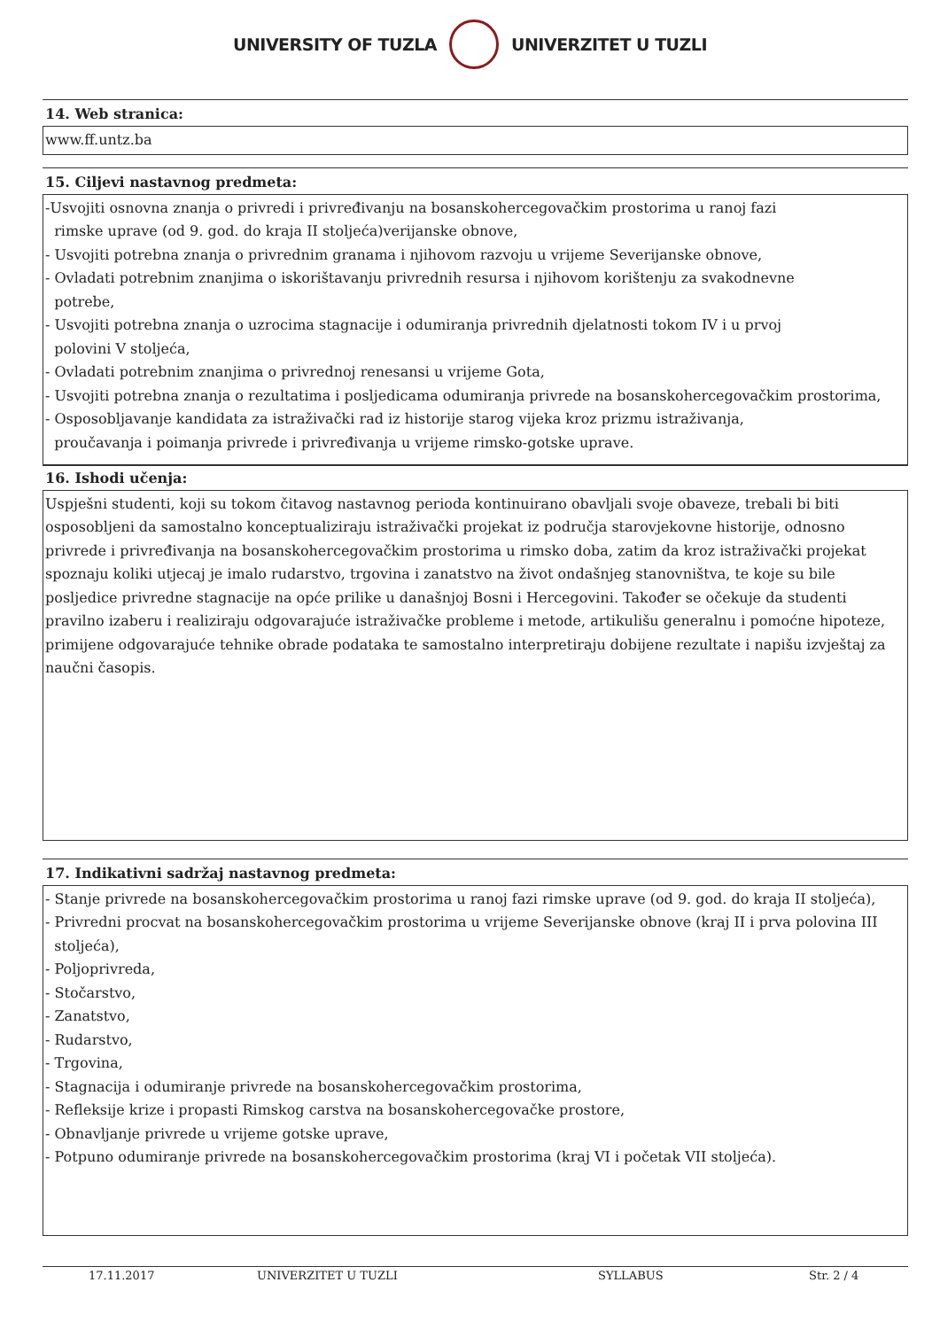UNIVERSITY OF TUZLA UNIVERZITET U TUZLI
14. Web stranica:
www.ff.untz.ba
15. Ciljevi nastavnog predmeta:
-Usvojiti osnovna znanja o privredi i privređivanju na bosanskohercegovačkim prostorima u ranoj fazi
rimske uprave (od 9. god. do kraja II stoljeća)verijanske obnove,
- Usvojiti potrebna znanja o privrednim granama i njihovom razvoju u vrijeme Severijanske obnove,
- Ovladati potrebnim znanjima o iskorištavanju privrednih resursa i njihovom korištenju za svakodnevne
potrebe,
- Usvojiti potrebna znanja o uzrocima stagnacije i odumiranja privrednih djelatnosti tokom IV i u prvoj
polovini V stoljeća,
- Ovladati potrebnim znanjima o privrednoj renesansi u vrijeme Gota,
- Usvojiti potrebna znanja o rezultatima i posljedicama odumiranja privrede na bosanskohercegovačkim prostorima,
- Osposobljavanje kandidata za istraživački rad iz historije starog vijeka kroz prizmu istraživanja,
proučavanja i poimanja privrede i privređivanja u vrijeme rimsko-gotske uprave.
16. Ishodi učenja:
Uspješni studenti, koji su tokom čitavog nastavnog perioda kontinuirano obavljali svoje obaveze, trebali bi biti osposobljeni da samostalno konceptualiziraju istraživački projekat iz područja starovjekovne historije, odnosno privrede i privređivanja na bosanskohercegovačkim prostorima u rimsko doba, zatim da kroz istraživački projekat spoznaju koliki utjecaj je imalo rudarstvo, trgovina i zanatstvo na život ondašnjeg stanovništva, te koje su bile posljedice privredne stagnacije na opće prilike u današnjoj Bosni i Hercegovini. Također se očekuje da studenti pravilno izaberu i realiziraju odgovarajuće istraživačke probleme i metode, artikulišu generalnu i pomoćne hipoteze, primijene odgovarajuće tehnike obrade podataka te samostalno interpretiraju dobijene rezultate i napišu izvještaj za naučni časopis.
17. Indikativni sadržaj nastavnog predmeta:
- Stanje privrede na bosanskohercegovačkim prostorima u ranoj fazi rimske uprave (od 9. god. do kraja II stoljeća),
- Privredni procvat na bosanskohercegovačkim prostorima u vrijeme Severijanske obnove (kraj II i prva polovina III
stoljeća),
- Poljoprivreda,
- Stočarstvo,
- Zanatstvo,
- Rudarstvo,
- Trgovina,
- Stagnacija i odumiranje privrede na bosanskohercegovačkim prostorima,
- Refleksije krize i propasti Rimskog carstva na bosanskohercegovačke prostore,
- Obnavljanje privrede u vrijeme gotske uprave,
- Potpuno odumiranje privrede na bosanskohercegovačkim prostorima (kraj VI i početak VII stoljeća).
17.11.2017 UNIVERZITET U TUZLI SYLLABUS Str. 2 / 4